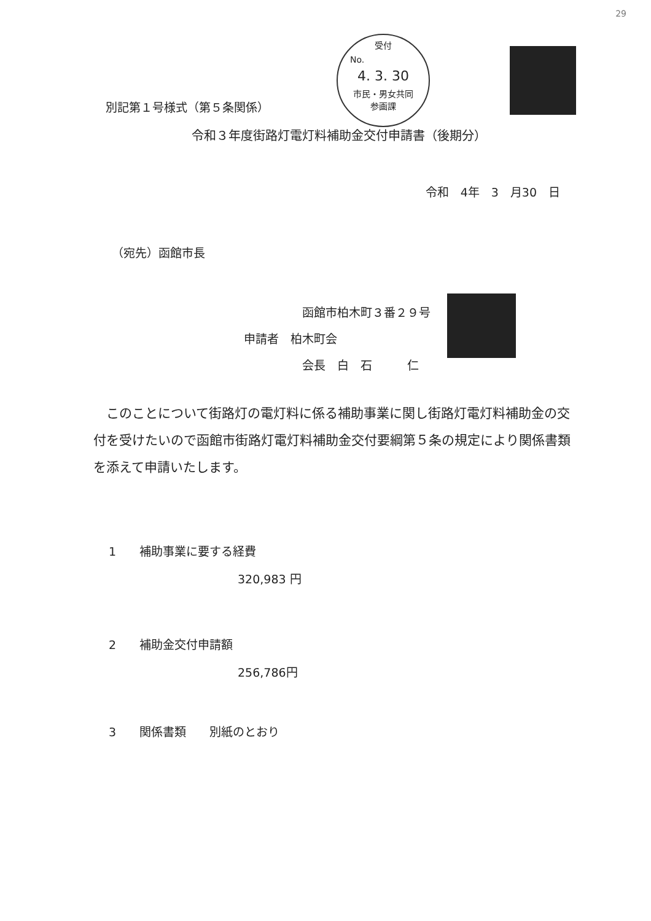29
受付
No.
4. 3. 30
市民・男女共同
参画課
別記第１号様式（第５条関係）
令和３年度街路灯電灯料補助金交付申請書（後期分）
令和　4年　3　月30　日
（宛先）函館市長
函館市柏木町３番２９号
申請者　柏木町会
会長　白　石　　　仁
　このことについて街路灯の電灯料に係る補助事業に関し街路灯電灯料補助金の交付を受けたいので函館市街路灯電灯料補助金交付要綱第５条の規定により関係書類を添えて申請いたします。
1　　補助事業に要する経費
320,983 円
2　　補助金交付申請額
256,786円
3　　関係書類　　別紙のとおり